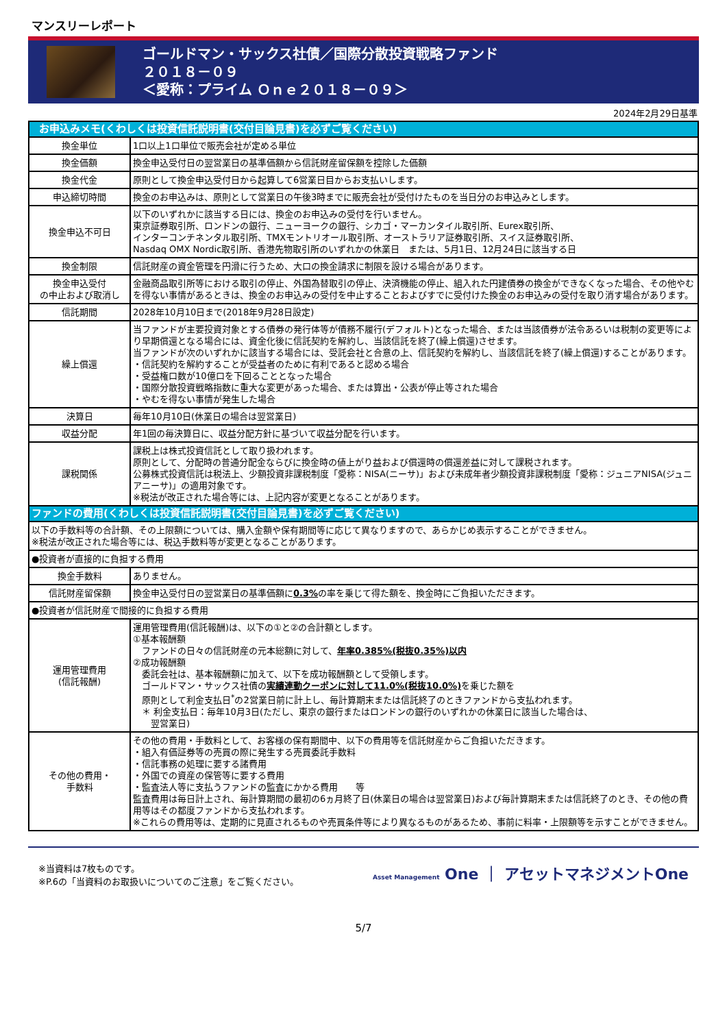マンスリーレポート
ゴールドマン・サックス社債／国際分散投資戦略ファンド
２０１８－０９
＜愛称：プライム Ｏｎｅ２０１８－０９＞
2024年2月29日基準
| お申込みメモ(くわしくは投資信託説明書(交付目論見書)を必ずご覧ください) | |
| --- | --- |
| 換金単位 | 1口以上1口単位で販売会社が定める単位 |
| 換金価額 | 換金申込受付日の翌営業日の基準価額から信託財産留保額を控除した価額 |
| 換金代金 | 原則として換金申込受付日から起算して6営業日目からお支払いします。 |
| 申込締切時間 | 換金のお申込みは、原則として営業日の午後3時までに販売会社が受付けたものを当日分のお申込みとします。 |
| 換金申込不可日 | 以下のいずれかに該当する日には、換金のお申込みの受付を行いません。 東京証券取引所、ロンドンの銀行、ニューヨークの銀行、シカゴ・マーカンタイル取引所、Eurex取引所、 インターコンチネンタル取引所、TMXモントリオール取引所、オーストラリア証券取引所、スイス証券取引所、 Nasdaq OMX Nordic取引所、香港先物取引所のいずれかの休業日 または、5月1日、12月24日に該当する日 |
| 換金制限 | 信託財産の資金管理を円滑に行うため、大口の換金請求に制限を設ける場合があります。 |
| 換金申込受付 の中止および取消し | 金融商品取引所等における取引の停止、外国為替取引の停止、決済機能の停止、組入れた円建債券の換金ができなくなった場合、その他やむを得ない事情があるときは、換金のお申込みの受付を中止することおよびすでに受付けた換金のお申込みの受付を取り消す場合があります。 |
| 信託期間 | 2028年10月10日まで(2018年9月28日設定) |
| 繰上償還 | 当ファンドが主要投資対象とする債券の発行体等が債務不履行(デフォルト)となった場合、または当該債券が法令あるいは税制の変更等により早期償還となる場合には、資金化後に信託契約を解約し、当該信託を終了(繰上償還)させます。 当ファンドが次のいずれかに該当する場合には、受託会社と合意の上、信託契約を解約し、当該信託を終了(繰上償還)することがあります。 ・信託契約を解約することが受益者のために有利であると認める場合 ・受益権口数が10億口を下回ることとなった場合 ・国際分散投資戦略指数に重大な変更があった場合、または算出・公表が停止等された場合 ・やむを得ない事情が発生した場合 |
| 決算日 | 毎年10月10日(休業日の場合は翌営業日) |
| 収益分配 | 年1回の毎決算日に、収益分配方針に基づいて収益分配を行います。 |
| 課税関係 | 課税上は株式投資信託として取り扱われます。 原則として、分配時の普通分配金ならびに換金時の値上がり益および償還時の償還差益に対して課税されます。 公募株式投資信託は税法上、少額投資非課税制度「愛称：NISA(ニーサ)」および未成年者少額投資非課税制度「愛称：ジュニアNISA(ジュニアニーサ)」の適用対象です。 ※税法が改正された場合等には、上記内容が変更となることがあります。 |
| ファンドの費用(くわしくは投資信託説明書(交付目論見書)を必ずご覧ください) | |
| 以下の手数料等の合計額、その上限額については、購入金額や保有期間等に応じて異なりますので、あらかじめ表示することができません。 ※税法が改正された場合等には、税込手数料等が変更となることがあります。 | |
| ●投資者が直接的に負担する費用 | |
| 換金手数料 | ありません。 |
| 信託財産留保額 | 換金申込受付日の翌営業日の基準価額に 0.3% の率を乗じて得た額を、換金時にご負担いただきます。 |
| ●投資者が信託財産で間接的に負担する費用 | |
| 運用管理費用 (信託報酬) | 運用管理費用(信託報酬)は、以下の①と②の合計額とします。 ①基本報酬額 ファンドの日々の信託財産の元本総額に対して、 年率0.385%(税抜0.35%)以内 ②成功報酬額 委託会社は、基本報酬額に加えて、以下を成功報酬額として受領します。 ゴールドマン・サックス社債の 実績連動クーポンに対して11.0%(税抜10.0%) を乗じた額を 原則として利金支払日<sup>*</sup>の2営業日前に計上し、毎計算期末または信託終了のときファンドから支払われます。 ＊ 利金支払日：毎年10月3日(ただし、東京の銀行またはロンドンの銀行のいずれかの休業日に該当した場合は、 翌営業日) |
| その他の費用・ 手数料 | その他の費用・手数料として、お客様の保有期間中、以下の費用等を信託財産からご負担いただきます。 ・組入有価証券等の売買の際に発生する売買委託手数料 ・信託事務の処理に要する諸費用 ・外国での資産の保管等に要する費用 ・監査法人等に支払うファンドの監査にかかる費用 等 監査費用は毎日計上され、毎計算期間の最初の6ヵ月終了日(休業日の場合は翌営業日)および毎計算期末または信託終了のとき、その他の費用等はその都度ファンドから支払われます。 ※これらの費用等は、定期的に見直されるものや売買条件等により異なるものがあるため、事前に料率・上限額等を示すことができません。 |
※当資料は7枚ものです。
※P.6の「当資料のお取扱いについてのご注意」をご覧ください。
Asset Management One ｜ アセットマネジメントOne
5/7